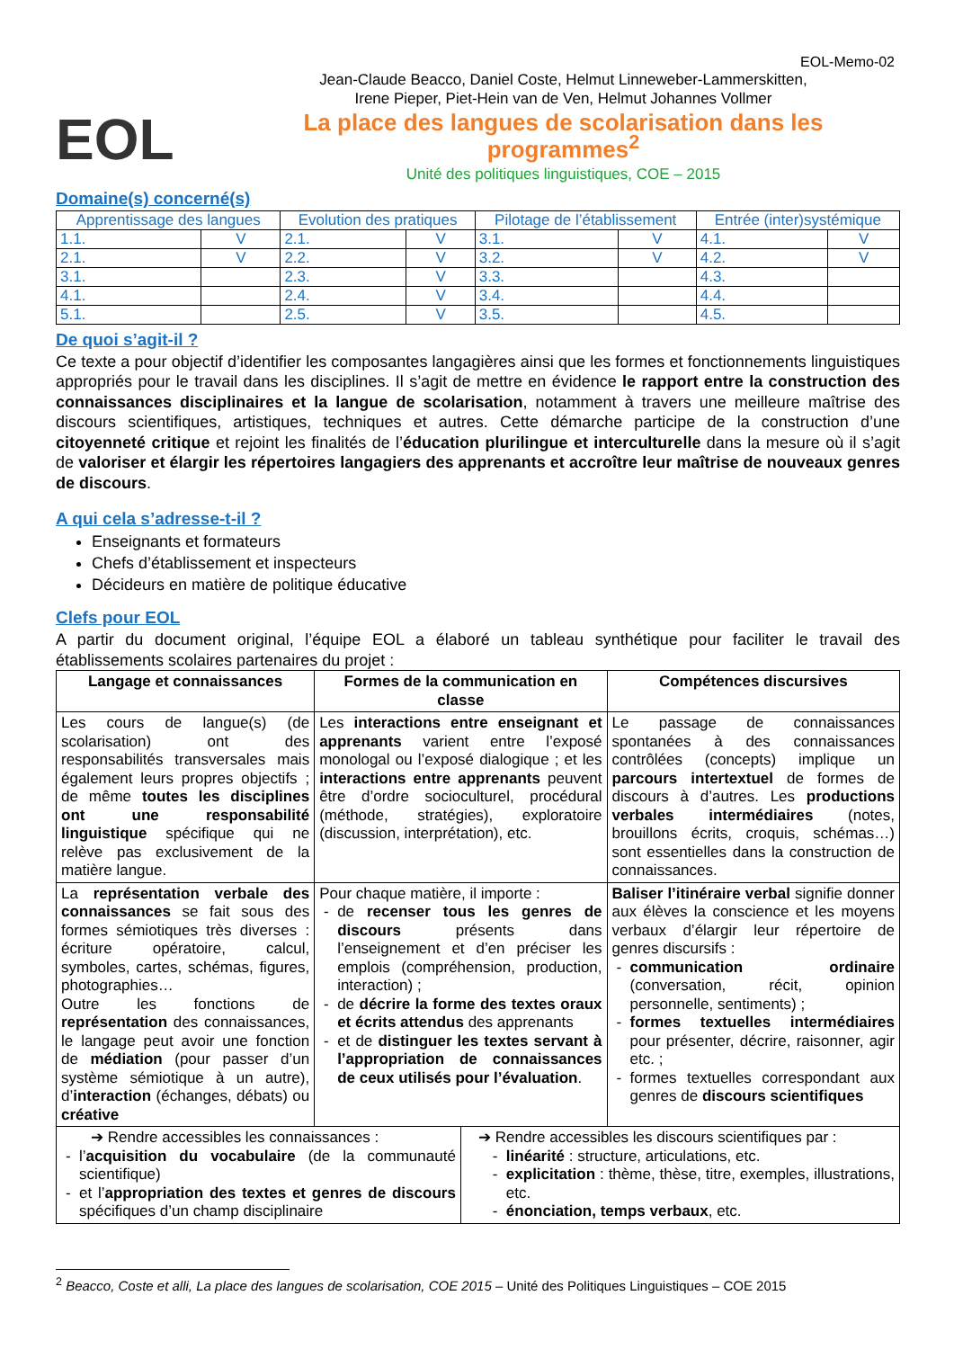EOL-Memo-02
EOL
Jean-Claude Beacco, Daniel Coste, Helmut Linneweber-Lammerskitten,
Irene Pieper, Piet-Hein van de Ven, Helmut Johannes Vollmer
La place des langues de scolarisation dans les programmes<sup>2</sup>
Unité des politiques linguistiques, COE – 2015
Domaine(s) concerné(s)
| Apprentissage des langues | | Evolution des pratiques | | Pilotage de l’établissement | | Entrée (inter)systémique | |
| 1.1. | V | 2.1. | V | 3.1. | V | 4.1. | V |
| 2.1. | V | 2.2. | V | 3.2. | V | 4.2. | V |
| 3.1. | | 2.3. | V | 3.3. | | 4.3. | |
| 4.1. | | 2.4. | V | 3.4. | | 4.4. | |
| 5.1. | | 2.5. | V | 3.5. | | 4.5. | |
De quoi s’agit-il ?
Ce texte a pour objectif d’identifier les composantes langagières ainsi que les formes et fonctionnements linguistiques appropriés pour le travail dans les disciplines. Il s’agit de mettre en évidence le rapport entre la construction des connaissances disciplinaires et la langue de scolarisation, notamment à travers une meilleure maîtrise des discours scientifiques, artistiques, techniques et autres. Cette démarche participe de la construction d’une citoyenneté critique et rejoint les finalités de l’éducation plurilingue et interculturelle dans la mesure où il s’agit de valoriser et élargir les répertoires langagiers des apprenants et accroître leur maîtrise de nouveaux genres de discours.
A qui cela s’adresse-t-il ?
Enseignants et formateurs
Chefs d’établissement et inspecteurs
Décideurs en matière de politique éducative
Clefs pour EOL
A partir du document original, l’équipe EOL a élaboré un tableau synthétique pour faciliter le travail des établissements scolaires partenaires du projet :
| Langage et connaissances | Formes de la communication en classe | | Compétences discursives |
| --- | --- | --- | --- |
| Les cours de langue(s) (de scolarisation) ont des responsabilités transversales mais également leurs propres objectifs ; de même toutes les disciplines ont une responsabilité linguistique spécifique qui ne relève pas exclusivement de la matière langue. | Les interactions entre enseignant et apprenants varient entre l’exposé monologal ou l’exposé dialogique ; et les interactions entre apprenants peuvent être d’ordre socioculturel, procédural (méthode, stratégies), exploratoire (discussion, interprétation), etc. | | Le passage de connaissances spontanées à des connaissances contrôlées (concepts) implique un parcours intertextuel de formes de discours à d’autres. Les productions verbales intermédiaires (notes, brouillons écrits, croquis, schémas…) sont essentielles dans la construction de connaissances. |
| La représentation verbale des connaissances se fait sous des formes sémiotiques très diverses : écriture opératoire, calcul, symboles, cartes, schémas, figures, photographies… Outre les fonctions de représentation des connaissances, le langage peut avoir une fonction de médiation (pour passer d’un système sémiotique à un autre), d’ interaction (échanges, débats) ou créative | Pour chaque matière, il importe : de recenser tous les genres de discours présents dans l’enseignement et d’en préciser les emplois (compréhension, production, interaction) ; de décrire la forme des textes oraux et écrits attendus des apprenants et de distinguer les textes servant à l’appropriation de connaissances de ceux utilisés pour l’évaluation . | | Baliser l’itinéraire verbal signifie donner aux élèves la conscience et les moyens verbaux d’élargir leur répertoire de genres discursifs : communication ordinaire (conversation, récit, opinion personnelle, sentiments) ; formes textuelles intermédiaires pour présenter, décrire, raisonner, agir etc. ; formes textuelles correspondant aux genres de discours scientifiques |
| ➔ Rendre accessibles les connaissances : l’ acquisition du vocabulaire (de la communauté scientifique) et l’ appropriation des textes et genres de discours spécifiques d’un champ disciplinaire | | ➔ Rendre accessibles les discours scientifiques par : linéarité : structure, articulations, etc. explicitation : thème, thèse, titre, exemples, illustrations, etc. énonciation, temps verbaux , etc. | |
<sup>2</sup> Beacco, Coste et alli, La place des langues de scolarisation, COE 2015 – Unité des Politiques Linguistiques – COE 2015